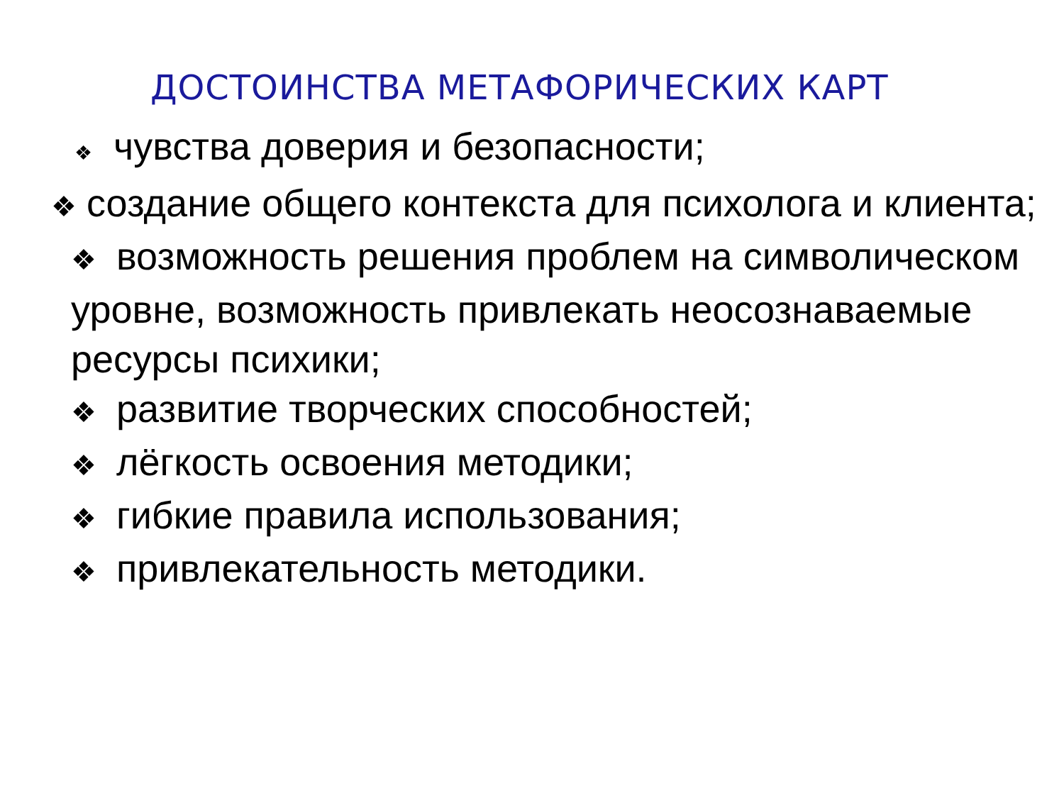ДОСТОИНСТВА МЕТАФОРИЧЕСКИХ КАРТ
❖ чувства доверия и безопасности;
❖ создание общего контекста для психолога и клиента;
❖ возможность решения проблем на символическом уровне, возможность привлекать неосознаваемые ресурсы психики;
❖ развитие творческих способностей;
❖ лёгкость освоения методики;
❖ гибкие правила использования;
❖ привлекательность методики.